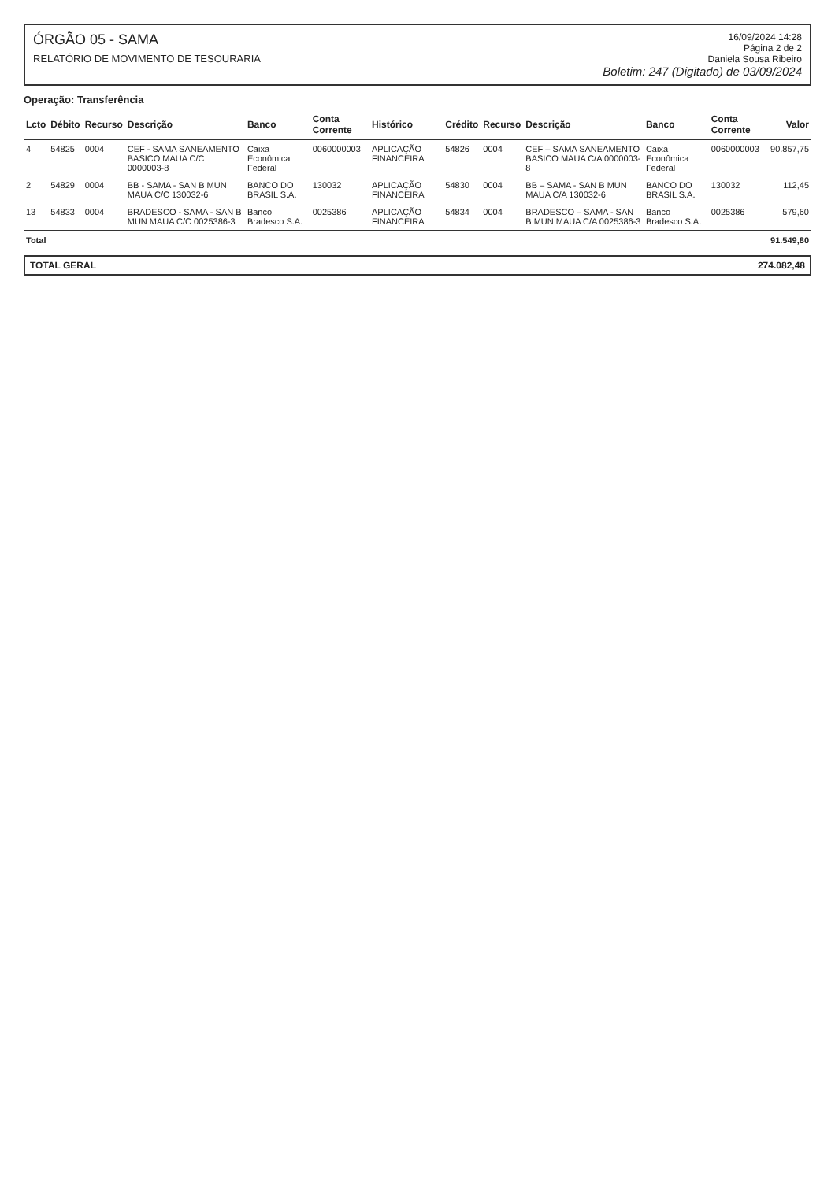ÓRGÃO 05 - SAMA
RELATÓRIO DE MOVIMENTO DE TESOURARIA
16/09/2024 14:28
Página 2 de 2
Daniela Sousa Ribeiro
Boletim: 247 (Digitado) de 03/09/2024
Operação: Transferência
| Lcto | Débito | Recurso | Descrição | Banco | Conta Corrente | Histórico | Crédito | Recurso | Descrição | Banco | Conta Corrente | Valor |
| --- | --- | --- | --- | --- | --- | --- | --- | --- | --- | --- | --- | --- |
| 4 | 54825 | 0004 | CEF - SAMA SANEAMENTO BASICO MAUA C/C 0000003-8 | Caixa Econômica Federal | 0060000003 | APLICAÇÃO FINANCEIRA | 54826 | 0004 | CEF – SAMA SANEAMENTO BASICO MAUA C/A 0000003-8 | Caixa Econômica Federal | 0060000003 | 90.857,75 |
| 2 | 54829 | 0004 | BB - SAMA - SAN B MUN MAUA C/C 130032-6 | BANCO DO BRASIL S.A. | 130032 | APLICAÇÃO FINANCEIRA | 54830 | 0004 | BB – SAMA - SAN B MUN MAUA C/A 130032-6 | BANCO DO BRASIL S.A. | 130032 | 112,45 |
| 13 | 54833 | 0004 | BRADESCO - SAMA - SAN B MUN MAUA C/C 0025386-3 | Banco Bradesco S.A. | 0025386 | APLICAÇÃO FINANCEIRA | 54834 | 0004 | BRADESCO – SAMA - SAN B MUN MAUA C/A 0025386-3 | Banco Bradesco S.A. | 0025386 | 579,60 |
| Total | | | | | | | | | | | | 91.549,80 |
TOTAL GERAL 274.082,48